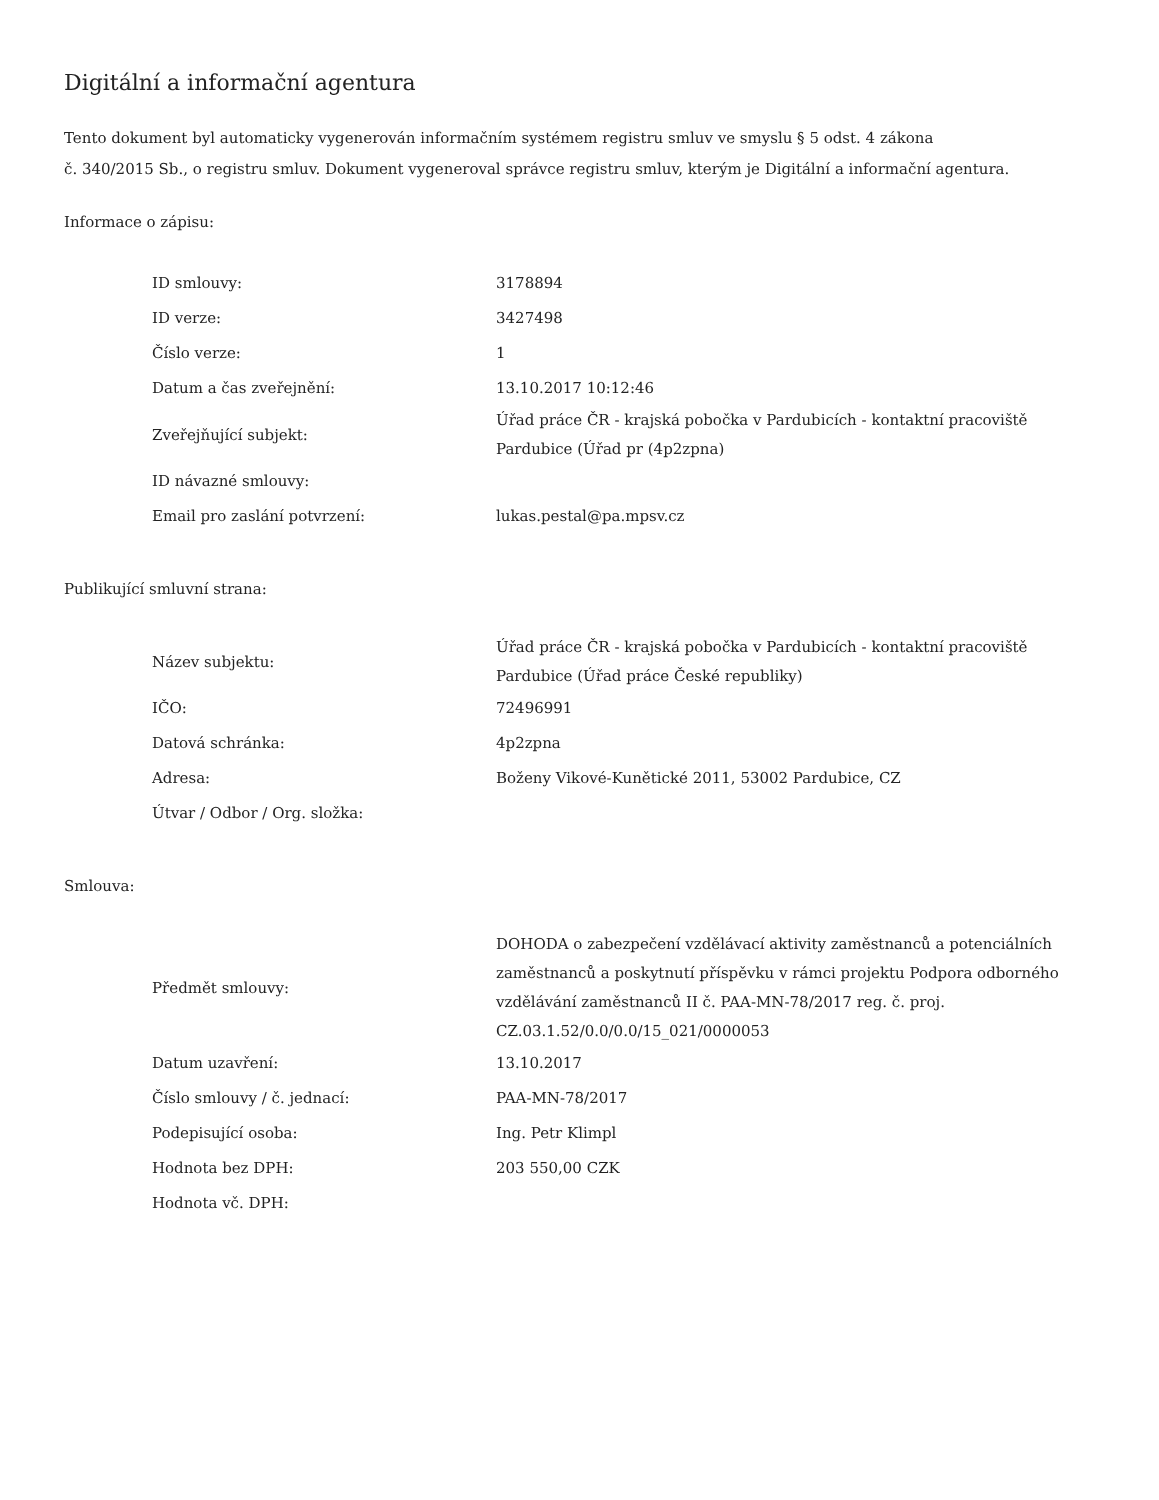Digitální a informační agentura
Tento dokument byl automaticky vygenerován informačním systémem registru smluv ve smyslu § 5 odst. 4 zákona
č. 340/2015 Sb., o registru smluv. Dokument vygeneroval správce registru smluv, kterým je Digitální a informační agentura.
Informace o zápisu:
| ID smlouvy: | 3178894 |
| ID verze: | 3427498 |
| Číslo verze: | 1 |
| Datum a čas zveřejnění: | 13.10.2017 10:12:46 |
| Zveřejňující subjekt: | Úřad práce ČR - krajská pobočka v Pardubicích - kontaktní pracoviště Pardubice (Úřad pr (4p2zpna) |
| ID návazné smlouvy: | |
| Email pro zaslání potvrzení: | lukas.pestal@pa.mpsv.cz |
Publikující smluvní strana:
| Název subjektu: | Úřad práce ČR - krajská pobočka v Pardubicích - kontaktní pracoviště Pardubice (Úřad práce České republiky) |
| IČO: | 72496991 |
| Datová schránka: | 4p2zpna |
| Adresa: | Boženy Vikové-Kunětické 2011, 53002 Pardubice, CZ |
| Útvar / Odbor / Org. složka: | |
Smlouva:
| Předmět smlouvy: | DOHODA o zabezpečení vzdělávací aktivity zaměstnanců a potenciálních zaměstnanců a poskytnutí příspěvku v rámci projektu Podpora odborného vzdělávání zaměstnanců II č. PAA-MN-78/2017 reg. č. proj. CZ.03.1.52/0.0/0.0/15_021/0000053 |
| Datum uzavření: | 13.10.2017 |
| Číslo smlouvy / č. jednací: | PAA-MN-78/2017 |
| Podepisující osoba: | Ing. Petr Klimpl |
| Hodnota bez DPH: | 203 550,00 CZK |
| Hodnota vč. DPH: | |